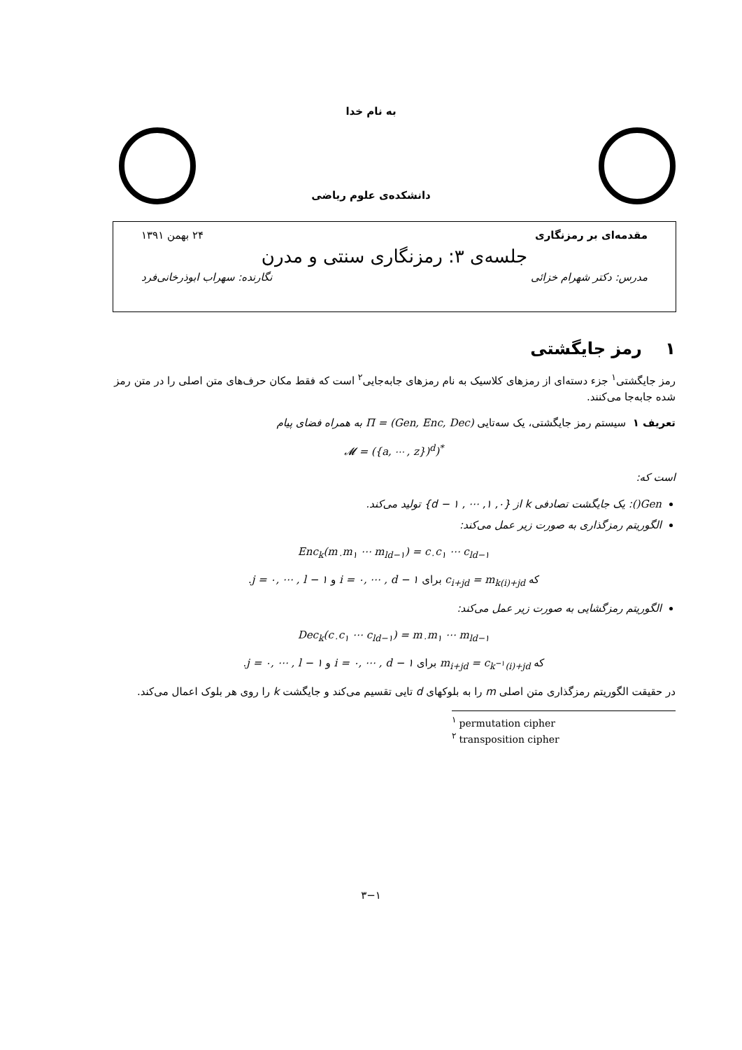به نام خدا
دانشکده‌ی علوم ریاضی
مقدمه‌ای بر رمزنگاری ۲۴ بهمن ۱۳۹۱
جلسه‌ی ۳: رمزنگاری سنتی و مدرن
مدرس: دکتر شهرام خزائی نگارنده: سهراب ابوذرخانی‌فرد
۱ رمز جایگشتی
رمز جایگشتی<sup>۱</sup> جزء دسته‌ای از رمزهای کلاسیک به نام رمزهای جابه‌جایی<sup>۲</sup> است که فقط مکان حرف‌های متن اصلی را در متن رمز شده جابه‌جا می‌کنند.
تعریف ۱ سیستم رمز جایگشتی، یک سه‌تایی Π = (Gen, Enc, Dec) به همراه فضای پیام
𝓜 = ({a, ⋯ , z})<sup>d</sup>)<sup>*</sup>
است که:
Gen(): یک جایگشت تصادفی k از {۰, ۱, ⋯ , d − ۱} تولید می‌کند.
الگوریتم رمزگذاری به صورت زیر عمل می‌کند:
Enc<sub>k</sub>(m<sub>۰</sub>m<sub>۱</sub> ⋯ m<sub>ld−۱</sub>) = c<sub>۰</sub>c<sub>۱</sub> ⋯ c<sub>ld−۱</sub>
که c<sub>i+jd</sub> = m<sub>k(i)+jd</sub> برای i = ۰, ⋯ , d − ۱ و j = ۰, ⋯ , l − ۱.
الگوریتم رمزگشایی به صورت زیر عمل می‌کند:
Dec<sub>k</sub>(c<sub>۰</sub>c<sub>۱</sub> ⋯ c<sub>ld−۱</sub>) = m<sub>۰</sub>m<sub>۱</sub> ⋯ m<sub>ld−۱</sub>
که m<sub>i+jd</sub> = c<sub>k<sup>−۱</sup>(i)+jd</sub> برای i = ۰, ⋯ , d − ۱ و j = ۰, ⋯ , l − ۱.
در حقیقت الگوریتم رمزگذاری متن اصلی m را به بلوکهای d تایی تقسیم می‌کند و جایگشت k را روی هر بلوک اعمال می‌کند.
<sup>۱</sup> permutation cipher
<sup>۲</sup> transposition cipher
۳−۱